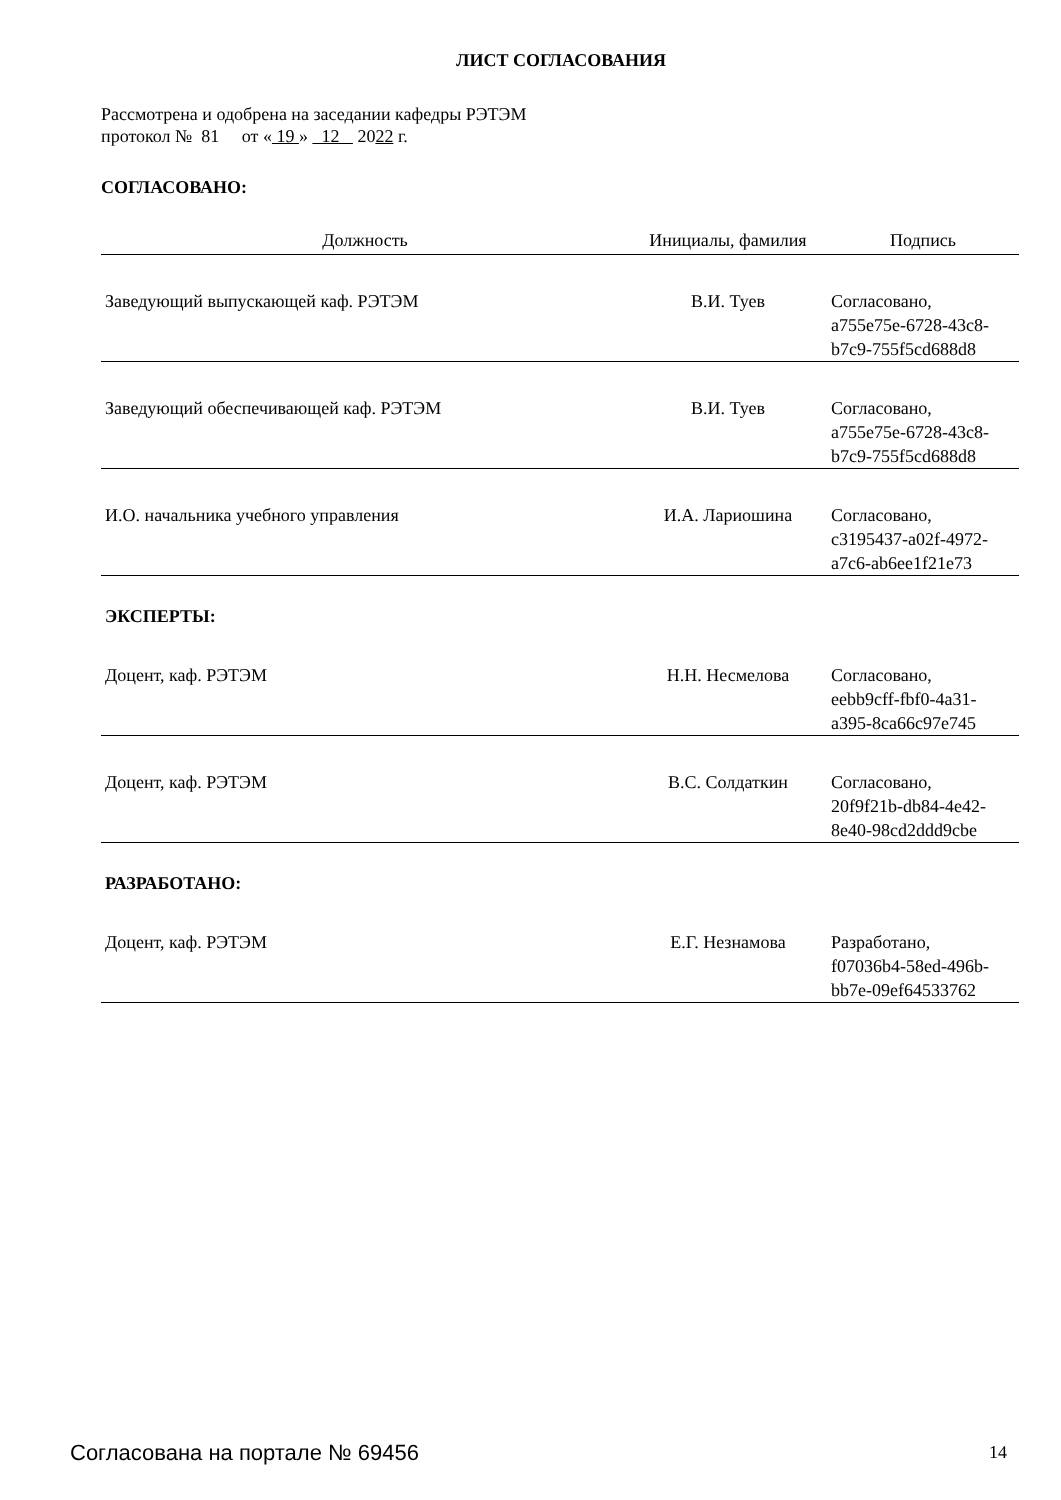ЛИСТ СОГЛАСОВАНИЯ
Рассмотрена и одобрена на заседании кафедры РЭТЭМ
протокол № 81 от « 19 » 12 2022 г.
СОГЛАСОВАНО:
| Должность | Инициалы, фамилия | Подпись |
| --- | --- | --- |
| Заведующий выпускающей каф. РЭТЭМ | В.И. Туев | Согласовано, a755e75e-6728-43c8- b7c9-755f5cd688d8 |
| Заведующий обеспечивающей каф. РЭТЭМ | В.И. Туев | Согласовано, a755e75e-6728-43c8- b7c9-755f5cd688d8 |
| И.О. начальника учебного управления | И.А. Лариошина | Согласовано, c3195437-a02f-4972- a7c6-ab6ee1f21e73 |
ЭКСПЕРТЫ:
| Доцент, каф. РЭТЭМ | Н.Н. Несмелова | Согласовано, eebb9cff-fbf0-4a31- a395-8ca66c97e745 |
| Доцент, каф. РЭТЭМ | В.С. Солдаткин | Согласовано, 20f9f21b-db84-4e42- 8e40-98cd2ddd9cbe |
РАЗРАБОТАНО:
| Доцент, каф. РЭТЭМ | Е.Г. Незнамова | Разработано, f07036b4-58ed-496b- bb7e-09ef64533762 |
Согласована на портале № 69456 14